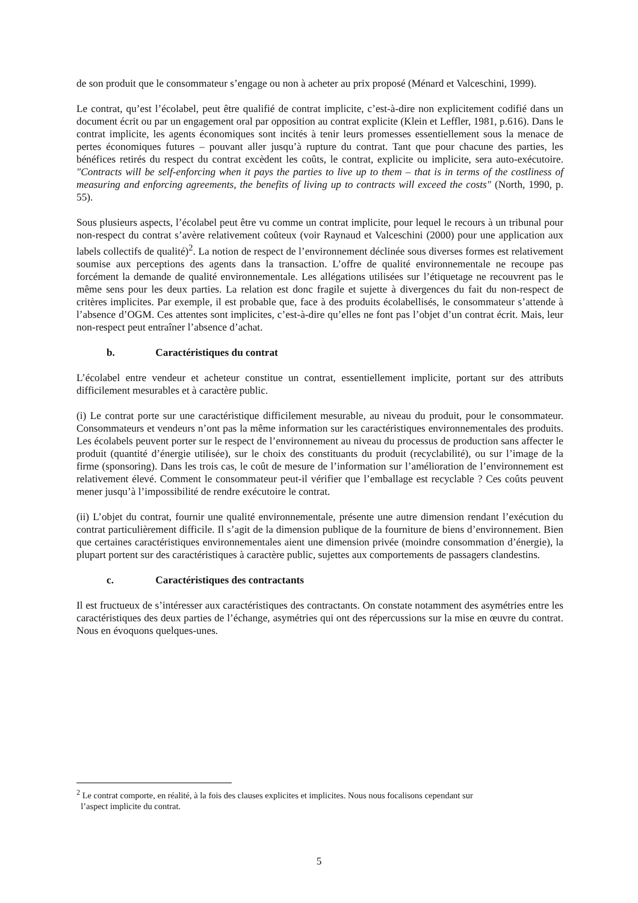de son produit que le consommateur s’engage ou non à acheter au prix proposé (Ménard et Valceschini, 1999).
Le contrat, qu’est l’écolabel, peut être qualifié de contrat implicite, c’est-à-dire non explicitement codifié dans un document écrit ou par un engagement oral par opposition au contrat explicite (Klein et Leffler, 1981, p.616). Dans le contrat implicite, les agents économiques sont incités à tenir leurs promesses essentiellement sous la menace de pertes économiques futures – pouvant aller jusqu’à rupture du contrat. Tant que pour chacune des parties, les bénéfices retirés du respect du contrat excèdent les coûts, le contrat, explicite ou implicite, sera auto-exécutoire. "Contracts will be self-enforcing when it pays the parties to live up to them – that is in terms of the costliness of measuring and enforcing agreements, the benefits of living up to contracts will exceed the costs" (North, 1990, p. 55).
Sous plusieurs aspects, l’écolabel peut être vu comme un contrat implicite, pour lequel le recours à un tribunal pour non-respect du contrat s’avère relativement coûteux (voir Raynaud et Valceschini (2000) pour une application aux labels collectifs de qualité)<sup>2</sup>. La notion de respect de l’environnement déclinée sous diverses formes est relativement soumise aux perceptions des agents dans la transaction. L’offre de qualité environnementale ne recoupe pas forcément la demande de qualité environnementale. Les allégations utilisées sur l’étiquetage ne recouvrent pas le même sens pour les deux parties. La relation est donc fragile et sujette à divergences du fait du non-respect de critères implicites. Par exemple, il est probable que, face à des produits écolabellisés, le consommateur s’attende à l’absence d’OGM. Ces attentes sont implicites, c’est-à-dire qu’elles ne font pas l’objet d’un contrat écrit. Mais, leur non-respect peut entraîner l’absence d’achat.
b. Caractéristiques du contrat
L’écolabel entre vendeur et acheteur constitue un contrat, essentiellement implicite, portant sur des attributs difficilement mesurables et à caractère public.
(i) Le contrat porte sur une caractéristique difficilement mesurable, au niveau du produit, pour le consommateur. Consommateurs et vendeurs n’ont pas la même information sur les caractéristiques environnementales des produits. Les écolabels peuvent porter sur le respect de l’environnement au niveau du processus de production sans affecter le produit (quantité d’énergie utilisée), sur le choix des constituants du produit (recyclabilité), ou sur l’image de la firme (sponsoring). Dans les trois cas, le coût de mesure de l’information sur l’amélioration de l’environnement est relativement élevé. Comment le consommateur peut-il vérifier que l’emballage est recyclable ? Ces coûts peuvent mener jusqu’à l’impossibilité de rendre exécutoire le contrat.
(ii) L’objet du contrat, fournir une qualité environnementale, présente une autre dimension rendant l’exécution du contrat particulièrement difficile. Il s’agit de la dimension publique de la fourniture de biens d’environnement. Bien que certaines caractéristiques environnementales aient une dimension privée (moindre consommation d’énergie), la plupart portent sur des caractéristiques à caractère public, sujettes aux comportements de passagers clandestins.
c. Caractéristiques des contractants
Il est fructueux de s’intéresser aux caractéristiques des contractants. On constate notamment des asymétries entre les caractéristiques des deux parties de l’échange, asymétries qui ont des répercussions sur la mise en œuvre du contrat. Nous en évoquons quelques-unes.
<sup>2</sup> Le contrat comporte, en réalité, à la fois des clauses explicites et implicites. Nous nous focalisons cependant sur
l’aspect implicite du contrat.
5